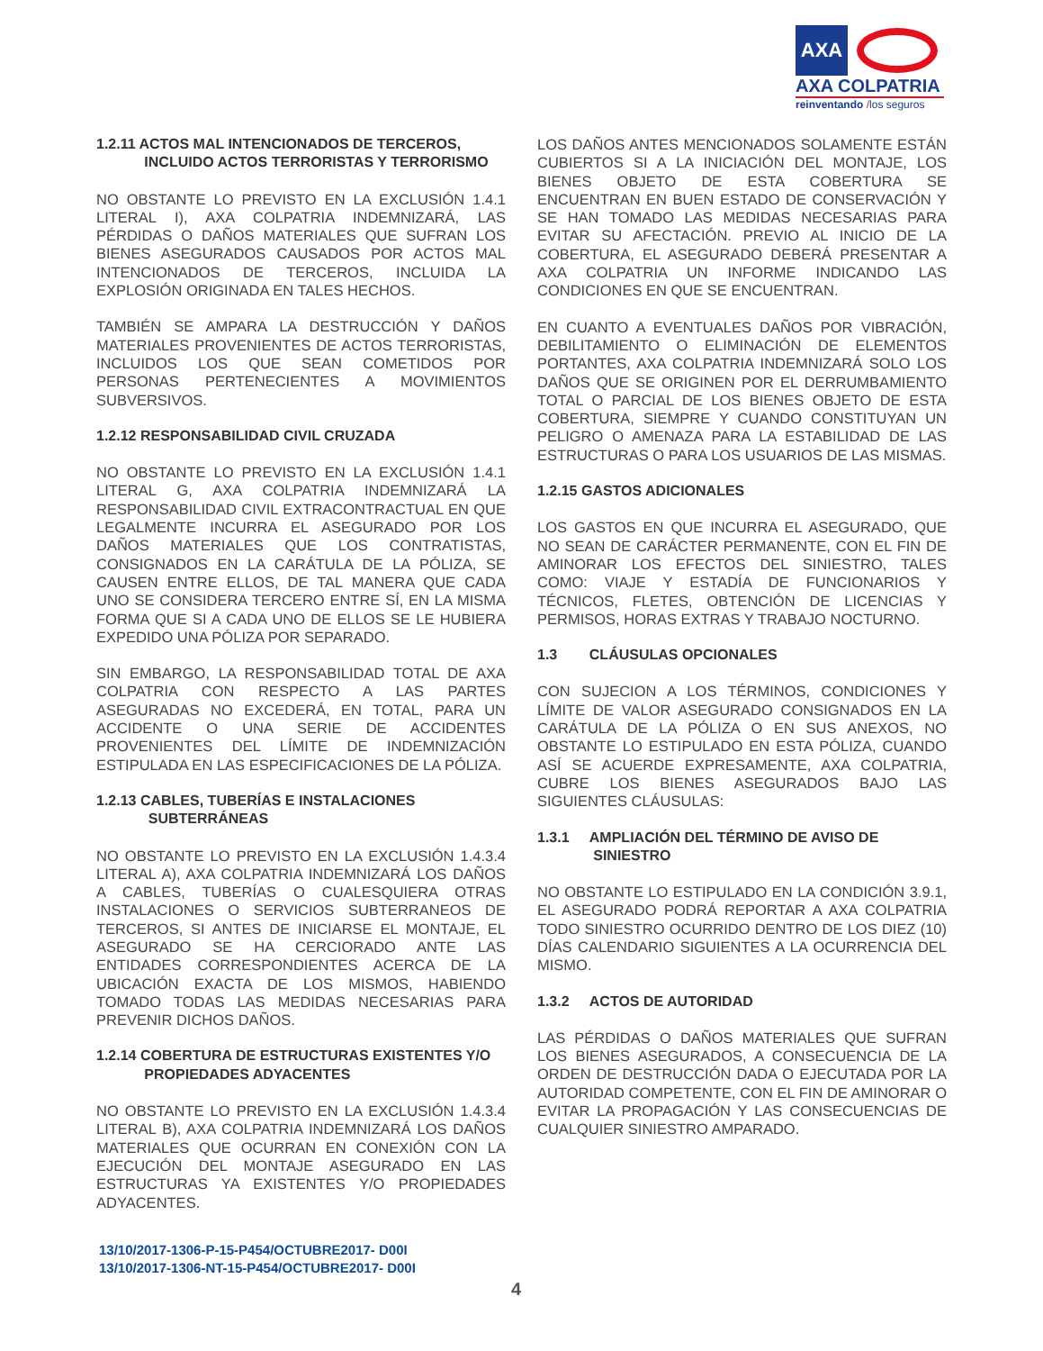AXA
AXA COLPATRIA
reinventando /los seguros
1.2.11 ACTOS MAL INTENCIONADOS DE TERCEROS,
INCLUIDO ACTOS TERRORISTAS Y TERRORISMO
NO OBSTANTE LO PREVISTO EN LA EXCLUSIÓN 1.4.1 LITERAL I), AXA COLPATRIA INDEMNIZARÁ, LAS PÉRDIDAS O DAÑOS MATERIALES QUE SUFRAN LOS BIENES ASEGURADOS CAUSADOS POR ACTOS MAL INTENCIONADOS DE TERCEROS, INCLUIDA LA EXPLOSIÓN ORIGINADA EN TALES HECHOS.
TAMBIÉN SE AMPARA LA DESTRUCCIÓN Y DAÑOS MATERIALES PROVENIENTES DE ACTOS TERRORISTAS, INCLUIDOS LOS QUE SEAN COMETIDOS POR PERSONAS PERTENECIENTES A MOVIMIENTOS SUBVERSIVOS.
1.2.12 RESPONSABILIDAD CIVIL CRUZADA
NO OBSTANTE LO PREVISTO EN LA EXCLUSIÓN 1.4.1 LITERAL G, AXA COLPATRIA INDEMNIZARÁ LA RESPONSABILIDAD CIVIL EXTRACONTRACTUAL EN QUE LEGALMENTE INCURRA EL ASEGURADO POR LOS DAÑOS MATERIALES QUE LOS CONTRATISTAS, CONSIGNADOS EN LA CARÁTULA DE LA PÓLIZA, SE CAUSEN ENTRE ELLOS, DE TAL MANERA QUE CADA UNO SE CONSIDERA TERCERO ENTRE SÍ, EN LA MISMA FORMA QUE SI A CADA UNO DE ELLOS SE LE HUBIERA EXPEDIDO UNA PÓLIZA POR SEPARADO.
SIN EMBARGO, LA RESPONSABILIDAD TOTAL DE AXA COLPATRIA CON RESPECTO A LAS PARTES ASEGURADAS NO EXCEDERÁ, EN TOTAL, PARA UN ACCIDENTE O UNA SERIE DE ACCIDENTES PROVENIENTES DEL LÍMITE DE INDEMNIZACIÓN ESTIPULADA EN LAS ESPECIFICACIONES DE LA PÓLIZA.
1.2.13 CABLES, TUBERÍAS E INSTALACIONES
SUBTERRÁNEAS
NO OBSTANTE LO PREVISTO EN LA EXCLUSIÓN 1.4.3.4 LITERAL A), AXA COLPATRIA INDEMNIZARÁ LOS DAÑOS A CABLES, TUBERÍAS O CUALESQUIERA OTRAS INSTALACIONES O SERVICIOS SUBTERRANEOS DE TERCEROS, SI ANTES DE INICIARSE EL MONTAJE, EL ASEGURADO SE HA CERCIORADO ANTE LAS ENTIDADES CORRESPONDIENTES ACERCA DE LA UBICACIÓN EXACTA DE LOS MISMOS, HABIENDO TOMADO TODAS LAS MEDIDAS NECESARIAS PARA PREVENIR DICHOS DAÑOS.
1.2.14 COBERTURA DE ESTRUCTURAS EXISTENTES Y/O
PROPIEDADES ADYACENTES
NO OBSTANTE LO PREVISTO EN LA EXCLUSIÓN 1.4.3.4 LITERAL B), AXA COLPATRIA INDEMNIZARÁ LOS DAÑOS MATERIALES QUE OCURRAN EN CONEXIÓN CON LA EJECUCIÓN DEL MONTAJE ASEGURADO EN LAS ESTRUCTURAS YA EXISTENTES Y/O PROPIEDADES ADYACENTES.
LOS DAÑOS ANTES MENCIONADOS SOLAMENTE ESTÁN CUBIERTOS SI A LA INICIACIÓN DEL MONTAJE, LOS BIENES OBJETO DE ESTA COBERTURA SE ENCUENTRAN EN BUEN ESTADO DE CONSERVACIÓN Y SE HAN TOMADO LAS MEDIDAS NECESARIAS PARA EVITAR SU AFECTACIÓN. PREVIO AL INICIO DE LA COBERTURA, EL ASEGURADO DEBERÁ PRESENTAR A AXA COLPATRIA UN INFORME INDICANDO LAS CONDICIONES EN QUE SE ENCUENTRAN.
EN CUANTO A EVENTUALES DAÑOS POR VIBRACIÓN, DEBILITAMIENTO O ELIMINACIÓN DE ELEMENTOS PORTANTES, AXA COLPATRIA INDEMNIZARÁ SOLO LOS DAÑOS QUE SE ORIGINEN POR EL DERRUMBAMIENTO TOTAL O PARCIAL DE LOS BIENES OBJETO DE ESTA COBERTURA, SIEMPRE Y CUANDO CONSTITUYAN UN PELIGRO O AMENAZA PARA LA ESTABILIDAD DE LAS ESTRUCTURAS O PARA LOS USUARIOS DE LAS MISMAS.
1.2.15 GASTOS ADICIONALES
LOS GASTOS EN QUE INCURRA EL ASEGURADO, QUE NO SEAN DE CARÁCTER PERMANENTE, CON EL FIN DE AMINORAR LOS EFECTOS DEL SINIESTRO, TALES COMO: VIAJE Y ESTADÍA DE FUNCIONARIOS Y TÉCNICOS, FLETES, OBTENCIÓN DE LICENCIAS Y PERMISOS, HORAS EXTRAS Y TRABAJO NOCTURNO.
1.3 CLÁUSULAS OPCIONALES
CON SUJECION A LOS TÉRMINOS, CONDICIONES Y LÍMITE DE VALOR ASEGURADO CONSIGNADOS EN LA CARÁTULA DE LA PÓLIZA O EN SUS ANEXOS, NO OBSTANTE LO ESTIPULADO EN ESTA PÓLIZA, CUANDO ASÍ SE ACUERDE EXPRESAMENTE, AXA COLPATRIA, CUBRE LOS BIENES ASEGURADOS BAJO LAS SIGUIENTES CLÁUSULAS:
1.3.1 AMPLIACIÓN DEL TÉRMINO DE AVISO DE
SINIESTRO
NO OBSTANTE LO ESTIPULADO EN LA CONDICIÓN 3.9.1, EL ASEGURADO PODRÁ REPORTAR A AXA COLPATRIA TODO SINIESTRO OCURRIDO DENTRO DE LOS DIEZ (10) DÍAS CALENDARIO SIGUIENTES A LA OCURRENCIA DEL MISMO.
1.3.2 ACTOS DE AUTORIDAD
LAS PÉRDIDAS O DAÑOS MATERIALES QUE SUFRAN LOS BIENES ASEGURADOS, A CONSECUENCIA DE LA ORDEN DE DESTRUCCIÓN DADA O EJECUTADA POR LA AUTORIDAD COMPETENTE, CON EL FIN DE AMINORAR O EVITAR LA PROPAGACIÓN Y LAS CONSECUENCIAS DE CUALQUIER SINIESTRO AMPARADO.
13/10/2017-1306-P-15-P454/OCTUBRE2017- D00I
13/10/2017-1306-NT-15-P454/OCTUBRE2017- D00I
4